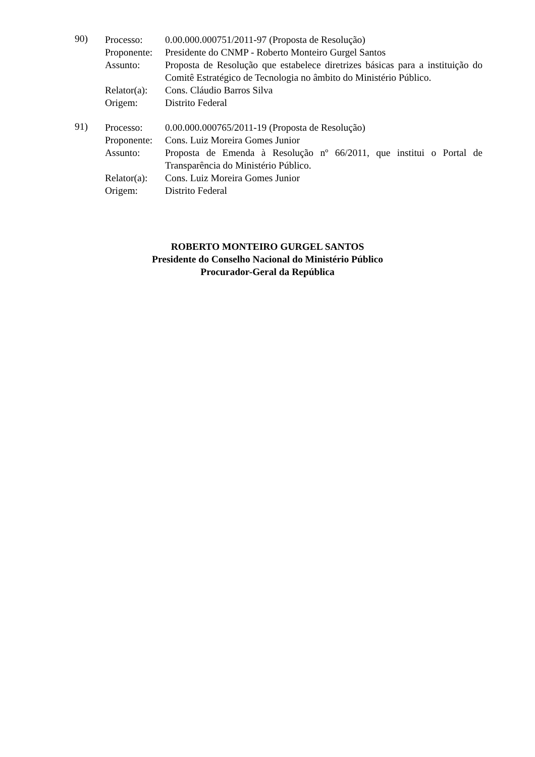90)
Processo: 0.00.000.000751/2011-97 (Proposta de Resolução)
Proponente:
Presidente do CNMP - Roberto Monteiro Gurgel Santos
Assunto: Proposta de Resolução que estabelece diretrizes básicas para a instituição do Comitê Estratégico de Tecnologia no âmbito do Ministério Público.
Relator(a):
Cons. Cláudio Barros Silva
Origem: Distrito Federal
91)
Processo: 0.00.000.000765/2011-19 (Proposta de Resolução)
Proponente:
Cons. Luiz Moreira Gomes Junior
Assunto: Proposta de Emenda à Resolução nº 66/2011, que institui o Portal de Transparência do Ministério Público.
Relator(a):
Cons. Luiz Moreira Gomes Junior
Origem: Distrito Federal
ROBERTO MONTEIRO GURGEL SANTOS
Presidente do Conselho Nacional do Ministério Público
Procurador-Geral da República